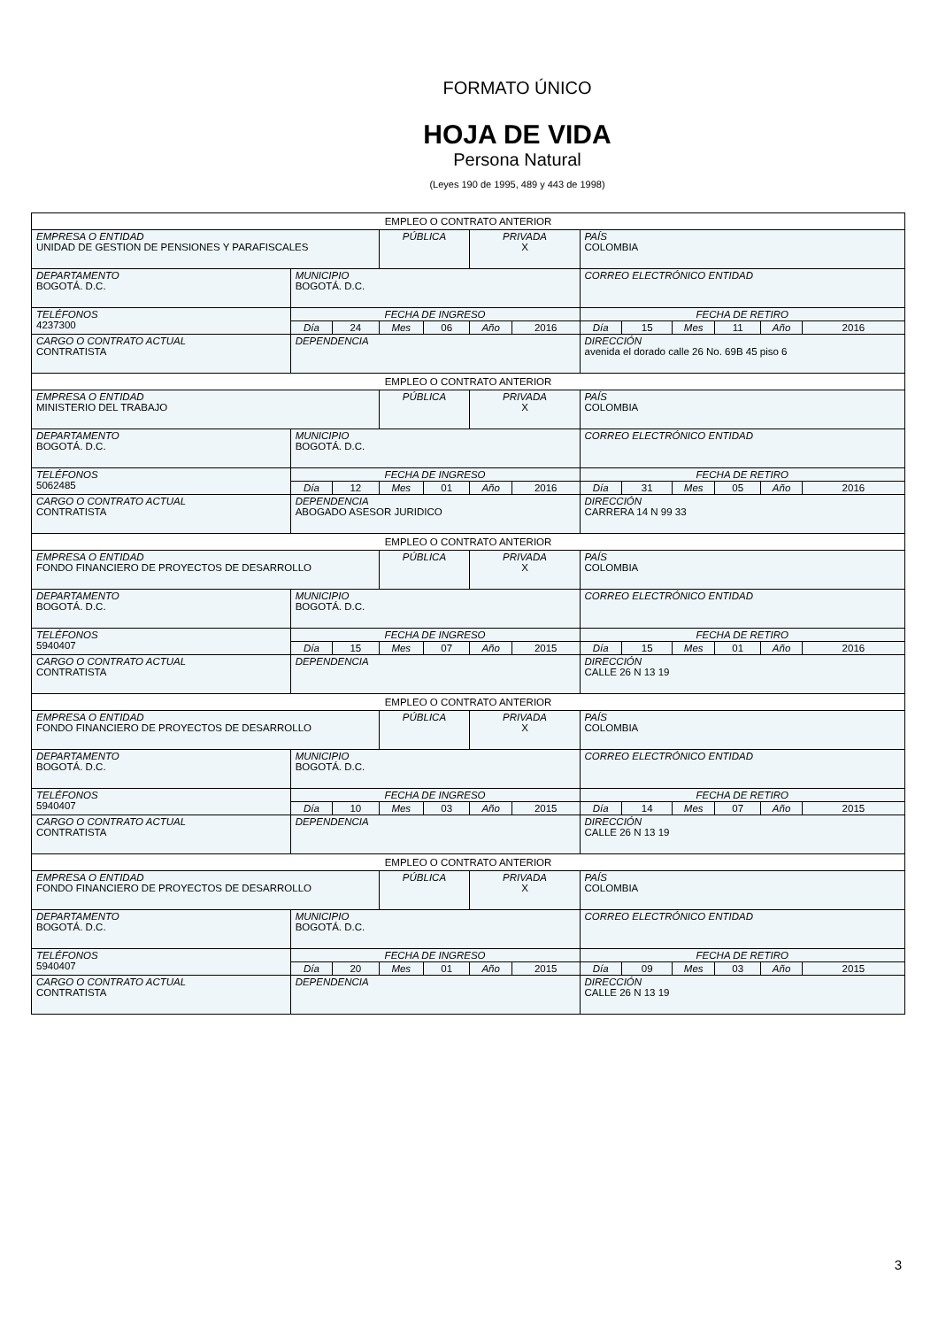FORMATO ÚNICO
HOJA DE VIDA
Persona Natural
(Leyes 190 de 1995, 489 y 443 de 1998)
| EMPLEO O CONTRATO ANTERIOR | | | | | | | | | | | | |
| EMPRESA O ENTIDAD UNIDAD DE GESTION DE PENSIONES Y PARAFISCALES | | | PÚBLICA | | PRIVADA X | | PAÍS COLOMBIA | | | | | |
| DEPARTAMENTO BOGOTÁ. D.C. | MUNICIPIO BOGOTÁ. D.C. | | | | | | CORREO ELECTRÓNICO ENTIDAD | | | | | |
| TELÉFONOS 4237300 | FECHA DE INGRESO | | | | | | FECHA DE RETIRO | | | | | |
| | Día | 24 | Mes | 06 | Año | 2016 | Día | 15 | Mes | 11 | Año | 2016 |
| CARGO O CONTRATO ACTUAL CONTRATISTA | DEPENDENCIA | | | | | | DIRECCIÓN avenida el dorado calle 26 No. 69B 45 piso 6 | | | | | |
| EMPLEO O CONTRATO ANTERIOR | | | | | | | | | | | | |
| EMPRESA O ENTIDAD MINISTERIO DEL TRABAJO | | | PÚBLICA | | PRIVADA X | | PAÍS COLOMBIA | | | | | |
| DEPARTAMENTO BOGOTÁ. D.C. | MUNICIPIO BOGOTÁ. D.C. | | | | | | CORREO ELECTRÓNICO ENTIDAD | | | | | |
| TELÉFONOS 5062485 | FECHA DE INGRESO | | | | | | FECHA DE RETIRO | | | | | |
| | Día | 12 | Mes | 01 | Año | 2016 | Día | 31 | Mes | 05 | Año | 2016 |
| CARGO O CONTRATO ACTUAL CONTRATISTA | DEPENDENCIA ABOGADO ASESOR JURIDICO | | | | | | DIRECCIÓN CARRERA 14 N 99 33 | | | | | |
| EMPLEO O CONTRATO ANTERIOR | | | | | | | | | | | | |
| EMPRESA O ENTIDAD FONDO FINANCIERO DE PROYECTOS DE DESARROLLO | | | PÚBLICA | | PRIVADA X | | PAÍS COLOMBIA | | | | | |
| DEPARTAMENTO BOGOTÁ. D.C. | MUNICIPIO BOGOTÁ. D.C. | | | | | | CORREO ELECTRÓNICO ENTIDAD | | | | | |
| TELÉFONOS 5940407 | FECHA DE INGRESO | | | | | | FECHA DE RETIRO | | | | | |
| | Día | 15 | Mes | 07 | Año | 2015 | Día | 15 | Mes | 01 | Año | 2016 |
| CARGO O CONTRATO ACTUAL CONTRATISTA | DEPENDENCIA | | | | | | DIRECCIÓN CALLE 26 N 13 19 | | | | | |
| EMPLEO O CONTRATO ANTERIOR | | | | | | | | | | | | |
| EMPRESA O ENTIDAD FONDO FINANCIERO DE PROYECTOS DE DESARROLLO | | | PÚBLICA | | PRIVADA X | | PAÍS COLOMBIA | | | | | |
| DEPARTAMENTO BOGOTÁ. D.C. | MUNICIPIO BOGOTÁ. D.C. | | | | | | CORREO ELECTRÓNICO ENTIDAD | | | | | |
| TELÉFONOS 5940407 | FECHA DE INGRESO | | | | | | FECHA DE RETIRO | | | | | |
| | Día | 10 | Mes | 03 | Año | 2015 | Día | 14 | Mes | 07 | Año | 2015 |
| CARGO O CONTRATO ACTUAL CONTRATISTA | DEPENDENCIA | | | | | | DIRECCIÓN CALLE 26 N 13 19 | | | | | |
| EMPLEO O CONTRATO ANTERIOR | | | | | | | | | | | | |
| EMPRESA O ENTIDAD FONDO FINANCIERO DE PROYECTOS DE DESARROLLO | | | PÚBLICA | | PRIVADA X | | PAÍS COLOMBIA | | | | | |
| DEPARTAMENTO BOGOTÁ. D.C. | MUNICIPIO BOGOTÁ. D.C. | | | | | | CORREO ELECTRÓNICO ENTIDAD | | | | | |
| TELÉFONOS 5940407 | FECHA DE INGRESO | | | | | | FECHA DE RETIRO | | | | | |
| | Día | 20 | Mes | 01 | Año | 2015 | Día | 09 | Mes | 03 | Año | 2015 |
| CARGO O CONTRATO ACTUAL CONTRATISTA | DEPENDENCIA | | | | | | DIRECCIÓN CALLE 26 N 13 19 | | | | | |
3